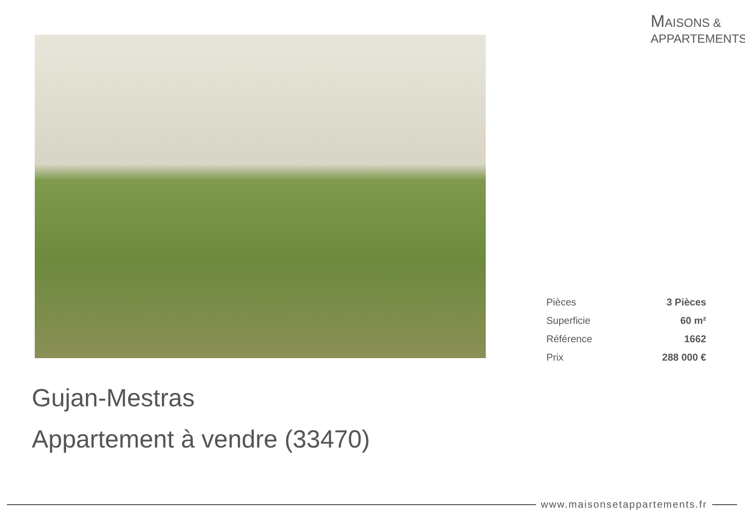MAISONS &
APPARTEMENTS
| Pièces | 3 Pièces |
| Superficie | 60 m² |
| Référence | 1662 |
| Prix | 288 000 € |
Gujan-Mestras
Appartement à vendre (33470)
www.maisonsetappartements.fr